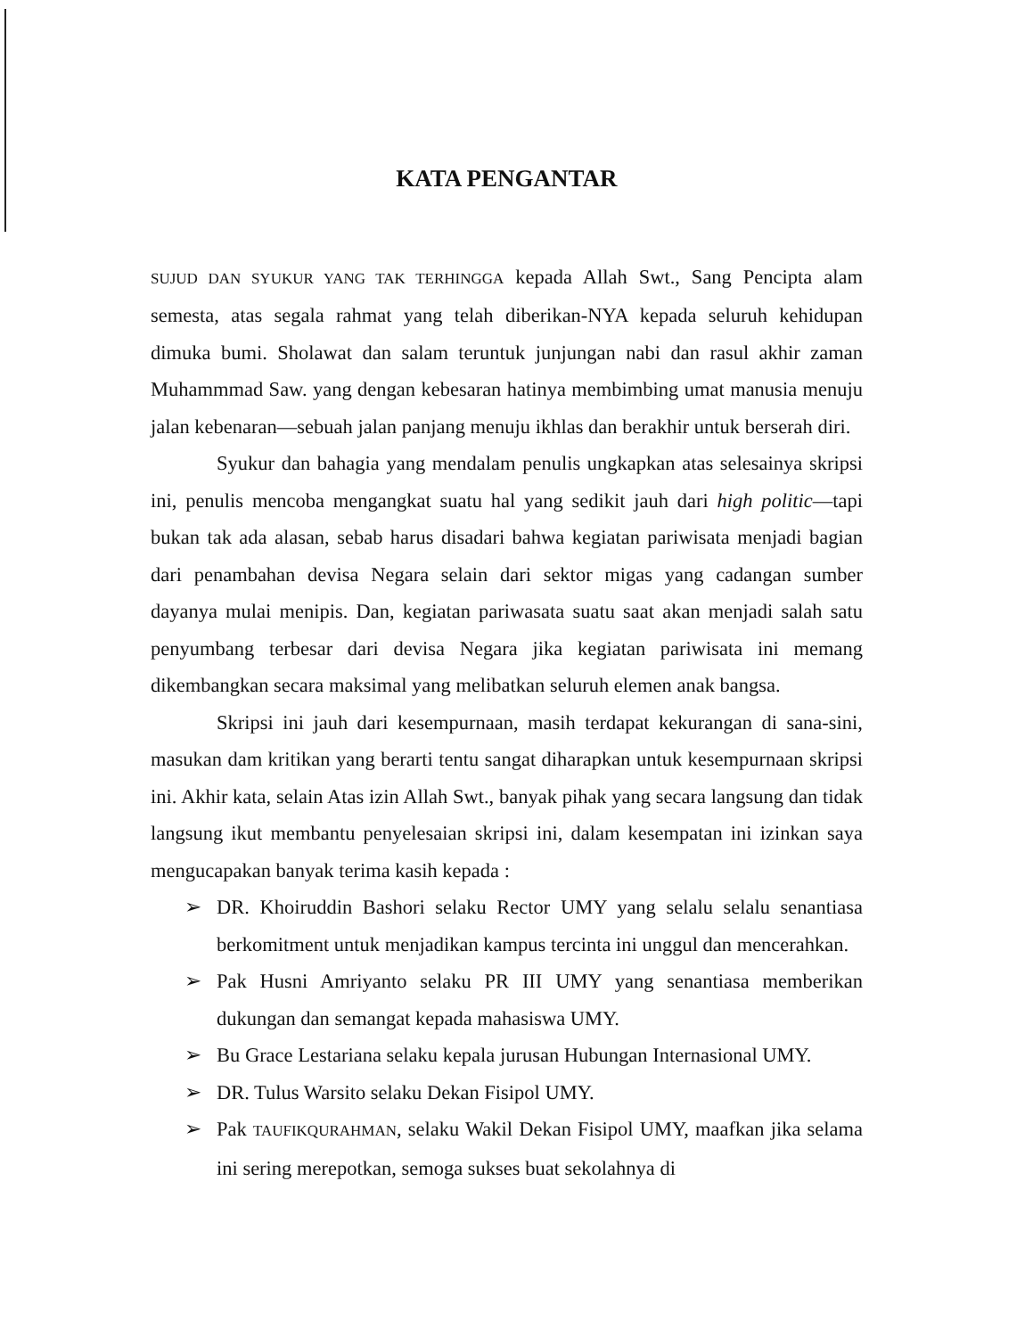KATA PENGANTAR
SUJUD DAN SYUKUR YANG TAK TERHINGGA kepada Allah Swt., Sang Pencipta alam semesta, atas segala rahmat yang telah diberikan-NYA kepada seluruh kehidupan dimuka bumi. Sholawat dan salam teruntuk junjungan nabi dan rasul akhir zaman Muhammmad Saw. yang dengan kebesaran hatinya membimbing umat manusia menuju jalan kebenaran—sebuah jalan panjang menuju ikhlas dan berakhir untuk berserah diri.
Syukur dan bahagia yang mendalam penulis ungkapkan atas selesainya skripsi ini, penulis mencoba mengangkat suatu hal yang sedikit jauh dari high politic—tapi bukan tak ada alasan, sebab harus disadari bahwa kegiatan pariwisata menjadi bagian dari penambahan devisa Negara selain dari sektor migas yang cadangan sumber dayanya mulai menipis. Dan, kegiatan pariwasata suatu saat akan menjadi salah satu penyumbang terbesar dari devisa Negara jika kegiatan pariwisata ini memang dikembangkan secara maksimal yang melibatkan seluruh elemen anak bangsa.
Skripsi ini jauh dari kesempurnaan, masih terdapat kekurangan di sana-sini, masukan dam kritikan yang berarti tentu sangat diharapkan untuk kesempurnaan skripsi ini. Akhir kata, selain Atas izin Allah Swt., banyak pihak yang secara langsung dan tidak langsung ikut membantu penyelesaian skripsi ini, dalam kesempatan ini izinkan saya mengucapakan banyak terima kasih kepada :
➢ DR. Khoiruddin Bashori selaku Rector UMY yang selalu selalu senantiasa berkomitment untuk menjadikan kampus tercinta ini unggul dan mencerahkan.
➢ Pak Husni Amriyanto selaku PR III UMY yang senantiasa memberikan dukungan dan semangat kepada mahasiswa UMY.
➢ Bu Grace Lestariana selaku kepala jurusan Hubungan Internasional UMY.
➢ DR. Tulus Warsito selaku Dekan Fisipol UMY.
➢ Pak TAUFIKQURAHMAN, selaku Wakil Dekan Fisipol UMY, maafkan jika selama ini sering merepotkan, semoga sukses buat sekolahnya di